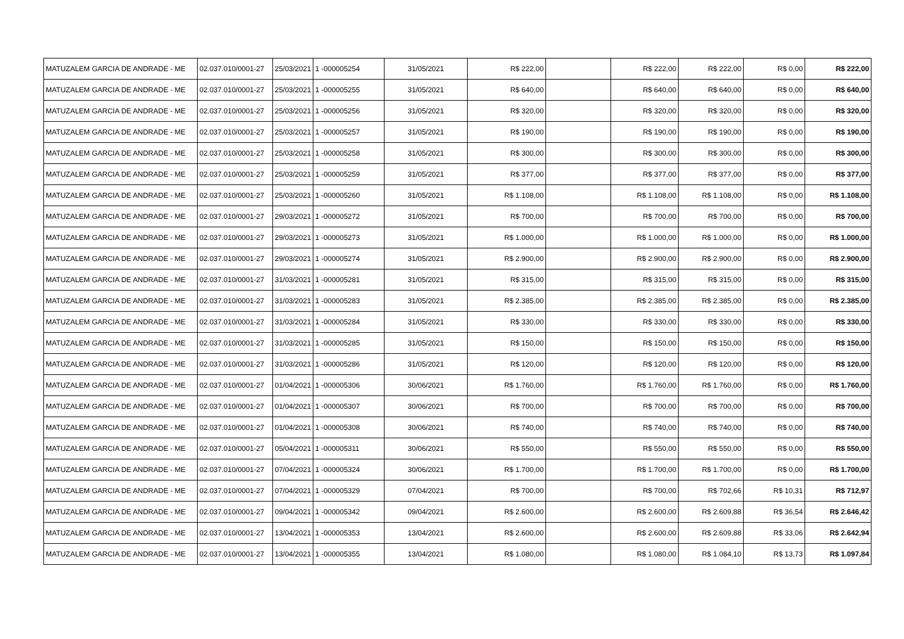| MATUZALEM GARCIA DE ANDRADE - ME | 02.037.010/0001-27 | 25/03/2021 | 1 -000005254 | 31/05/2021 | R$ 222,00 | | R$ 222,00 | R$ 222,00 | R$ 0,00 | R$ 222,00 |
| MATUZALEM GARCIA DE ANDRADE - ME | 02.037.010/0001-27 | 25/03/2021 | 1 -000005255 | 31/05/2021 | R$ 640,00 | | R$ 640,00 | R$ 640,00 | R$ 0,00 | R$ 640,00 |
| MATUZALEM GARCIA DE ANDRADE - ME | 02.037.010/0001-27 | 25/03/2021 | 1 -000005256 | 31/05/2021 | R$ 320,00 | | R$ 320,00 | R$ 320,00 | R$ 0,00 | R$ 320,00 |
| MATUZALEM GARCIA DE ANDRADE - ME | 02.037.010/0001-27 | 25/03/2021 | 1 -000005257 | 31/05/2021 | R$ 190,00 | | R$ 190,00 | R$ 190,00 | R$ 0,00 | R$ 190,00 |
| MATUZALEM GARCIA DE ANDRADE - ME | 02.037.010/0001-27 | 25/03/2021 | 1 -000005258 | 31/05/2021 | R$ 300,00 | | R$ 300,00 | R$ 300,00 | R$ 0,00 | R$ 300,00 |
| MATUZALEM GARCIA DE ANDRADE - ME | 02.037.010/0001-27 | 25/03/2021 | 1 -000005259 | 31/05/2021 | R$ 377,00 | | R$ 377,00 | R$ 377,00 | R$ 0,00 | R$ 377,00 |
| MATUZALEM GARCIA DE ANDRADE - ME | 02.037.010/0001-27 | 25/03/2021 | 1 -000005260 | 31/05/2021 | R$ 1.108,00 | | R$ 1.108,00 | R$ 1.108,00 | R$ 0,00 | R$ 1.108,00 |
| MATUZALEM GARCIA DE ANDRADE - ME | 02.037.010/0001-27 | 29/03/2021 | 1 -000005272 | 31/05/2021 | R$ 700,00 | | R$ 700,00 | R$ 700,00 | R$ 0,00 | R$ 700,00 |
| MATUZALEM GARCIA DE ANDRADE - ME | 02.037.010/0001-27 | 29/03/2021 | 1 -000005273 | 31/05/2021 | R$ 1.000,00 | | R$ 1.000,00 | R$ 1.000,00 | R$ 0,00 | R$ 1.000,00 |
| MATUZALEM GARCIA DE ANDRADE - ME | 02.037.010/0001-27 | 29/03/2021 | 1 -000005274 | 31/05/2021 | R$ 2.900,00 | | R$ 2.900,00 | R$ 2.900,00 | R$ 0,00 | R$ 2.900,00 |
| MATUZALEM GARCIA DE ANDRADE - ME | 02.037.010/0001-27 | 31/03/2021 | 1 -000005281 | 31/05/2021 | R$ 315,00 | | R$ 315,00 | R$ 315,00 | R$ 0,00 | R$ 315,00 |
| MATUZALEM GARCIA DE ANDRADE - ME | 02.037.010/0001-27 | 31/03/2021 | 1 -000005283 | 31/05/2021 | R$ 2.385,00 | | R$ 2.385,00 | R$ 2.385,00 | R$ 0,00 | R$ 2.385,00 |
| MATUZALEM GARCIA DE ANDRADE - ME | 02.037.010/0001-27 | 31/03/2021 | 1 -000005284 | 31/05/2021 | R$ 330,00 | | R$ 330,00 | R$ 330,00 | R$ 0,00 | R$ 330,00 |
| MATUZALEM GARCIA DE ANDRADE - ME | 02.037.010/0001-27 | 31/03/2021 | 1 -000005285 | 31/05/2021 | R$ 150,00 | | R$ 150,00 | R$ 150,00 | R$ 0,00 | R$ 150,00 |
| MATUZALEM GARCIA DE ANDRADE - ME | 02.037.010/0001-27 | 31/03/2021 | 1 -000005286 | 31/05/2021 | R$ 120,00 | | R$ 120,00 | R$ 120,00 | R$ 0,00 | R$ 120,00 |
| MATUZALEM GARCIA DE ANDRADE - ME | 02.037.010/0001-27 | 01/04/2021 | 1 -000005306 | 30/06/2021 | R$ 1.760,00 | | R$ 1.760,00 | R$ 1.760,00 | R$ 0,00 | R$ 1.760,00 |
| MATUZALEM GARCIA DE ANDRADE - ME | 02.037.010/0001-27 | 01/04/2021 | 1 -000005307 | 30/06/2021 | R$ 700,00 | | R$ 700,00 | R$ 700,00 | R$ 0,00 | R$ 700,00 |
| MATUZALEM GARCIA DE ANDRADE - ME | 02.037.010/0001-27 | 01/04/2021 | 1 -000005308 | 30/06/2021 | R$ 740,00 | | R$ 740,00 | R$ 740,00 | R$ 0,00 | R$ 740,00 |
| MATUZALEM GARCIA DE ANDRADE - ME | 02.037.010/0001-27 | 05/04/2021 | 1 -000005311 | 30/06/2021 | R$ 550,00 | | R$ 550,00 | R$ 550,00 | R$ 0,00 | R$ 550,00 |
| MATUZALEM GARCIA DE ANDRADE - ME | 02.037.010/0001-27 | 07/04/2021 | 1 -000005324 | 30/06/2021 | R$ 1.700,00 | | R$ 1.700,00 | R$ 1.700,00 | R$ 0,00 | R$ 1.700,00 |
| MATUZALEM GARCIA DE ANDRADE - ME | 02.037.010/0001-27 | 07/04/2021 | 1 -000005329 | 07/04/2021 | R$ 700,00 | | R$ 700,00 | R$ 702,66 | R$ 10,31 | R$ 712,97 |
| MATUZALEM GARCIA DE ANDRADE - ME | 02.037.010/0001-27 | 09/04/2021 | 1 -000005342 | 09/04/2021 | R$ 2.600,00 | | R$ 2.600,00 | R$ 2.609,88 | R$ 36,54 | R$ 2.646,42 |
| MATUZALEM GARCIA DE ANDRADE - ME | 02.037.010/0001-27 | 13/04/2021 | 1 -000005353 | 13/04/2021 | R$ 2.600,00 | | R$ 2.600,00 | R$ 2.609,88 | R$ 33,06 | R$ 2.642,94 |
| MATUZALEM GARCIA DE ANDRADE - ME | 02.037.010/0001-27 | 13/04/2021 | 1 -000005355 | 13/04/2021 | R$ 1.080,00 | | R$ 1.080,00 | R$ 1.084,10 | R$ 13,73 | R$ 1.097,84 |